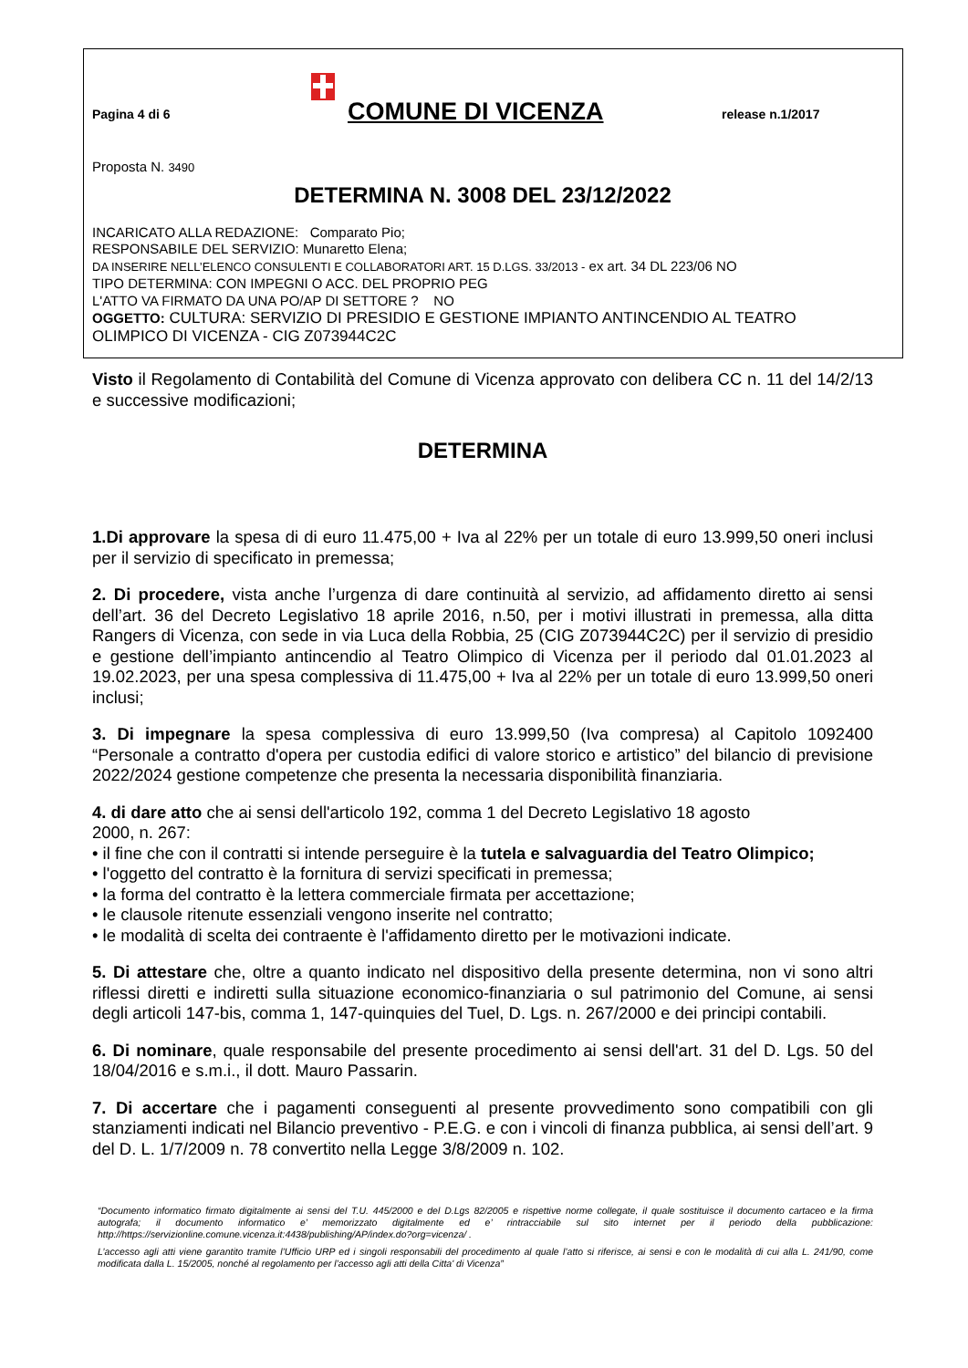Pagina 4 di 6
COMUNE DI VICENZA
release n.1/2017
Proposta N. 3490
DETERMINA N. 3008 DEL 23/12/2022
INCARICATO ALLA REDAZIONE: Comparato Pio;
RESPONSABILE DEL SERVIZIO: Munaretto Elena;
DA INSERIRE NELL’ELENCO CONSULENTI E COLLABORATORI ART. 15 D.LGS. 33/2013 - ex art. 34 DL 223/06 NO
TIPO DETERMINA: CON IMPEGNI O ACC. DEL PROPRIO PEG
L'ATTO VA FIRMATO DA UNA PO/AP DI SETTORE ? NO
OGGETTO: CULTURA: SERVIZIO DI PRESIDIO E GESTIONE IMPIANTO ANTINCENDIO AL TEATRO OLIMPICO DI VICENZA - CIG Z073944C2C
Visto il Regolamento di Contabilità del Comune di Vicenza approvato con delibera CC n. 11 del 14/2/13 e successive modificazioni;
DETERMINA
1.Di approvare la spesa di di euro 11.475,00 + Iva al 22% per un totale di euro 13.999,50 oneri inclusi per il servizio di specificato in premessa;
2. Di procedere, vista anche l’urgenza di dare continuità al servizio, ad affidamento diretto ai sensi dell’art. 36 del Decreto Legislativo 18 aprile 2016, n.50, per i motivi illustrati in premessa, alla ditta Rangers di Vicenza, con sede in via Luca della Robbia, 25 (CIG Z073944C2C) per il servizio di presidio e gestione dell’impianto antincendio al Teatro Olimpico di Vicenza per il periodo dal 01.01.2023 al 19.02.2023, per una spesa complessiva di 11.475,00 + Iva al 22% per un totale di euro 13.999,50 oneri inclusi;
3. Di impegnare la spesa complessiva di euro 13.999,50 (Iva compresa) al Capitolo 1092400 “Personale a contratto d'opera per custodia edifici di valore storico e artistico” del bilancio di previsione 2022/2024 gestione competenze che presenta la necessaria disponibilità finanziaria.
4. di dare atto che ai sensi dell'articolo 192, comma 1 del Decreto Legislativo 18 agosto
2000, n. 267:
• il fine che con il contratti si intende perseguire è la tutela e salvaguardia del Teatro Olimpico;
• l'oggetto del contratto è la fornitura di servizi specificati in premessa;
• la forma del contratto è la lettera commerciale firmata per accettazione;
• le clausole ritenute essenziali vengono inserite nel contratto;
• le modalità di scelta dei contraente è l'affidamento diretto per le motivazioni indicate.
5. Di attestare che, oltre a quanto indicato nel dispositivo della presente determina, non vi sono altri riflessi diretti e indiretti sulla situazione economico-finanziaria o sul patrimonio del Comune, ai sensi degli articoli 147-bis, comma 1, 147-quinquies del Tuel, D. Lgs. n. 267/2000 e dei principi contabili.
6. Di nominare, quale responsabile del presente procedimento ai sensi dell'art. 31 del D. Lgs. 50 del 18/04/2016 e s.m.i., il dott. Mauro Passarin.
7. Di accertare che i pagamenti conseguenti al presente provvedimento sono compatibili con gli stanziamenti indicati nel Bilancio preventivo - P.E.G. e con i vincoli di finanza pubblica, ai sensi dell’art. 9 del D. L. 1/7/2009 n. 78 convertito nella Legge 3/8/2009 n. 102.
“Documento informatico firmato digitalmente ai sensi del T.U. 445/2000 e del D.Lgs 82/2005 e rispettive norme collegate, il quale sostituisce il documento cartaceo e la firma autografa; il documento informatico e’ memorizzato digitalmente ed e’ rintracciabile sul sito internet per il periodo della pubblicazione: http://https://servizionline.comune.vicenza.it:4438/publishing/AP/index.do?org=vicenza/ .
L’accesso agli atti viene garantito tramite l’Ufficio URP ed i singoli responsabili del procedimento al quale l’atto si riferisce, ai sensi e con le modalità di cui alla L. 241/90, come modificata dalla L. 15/2005, nonché al regolamento per l’accesso agli atti della Citta' di Vicenza”